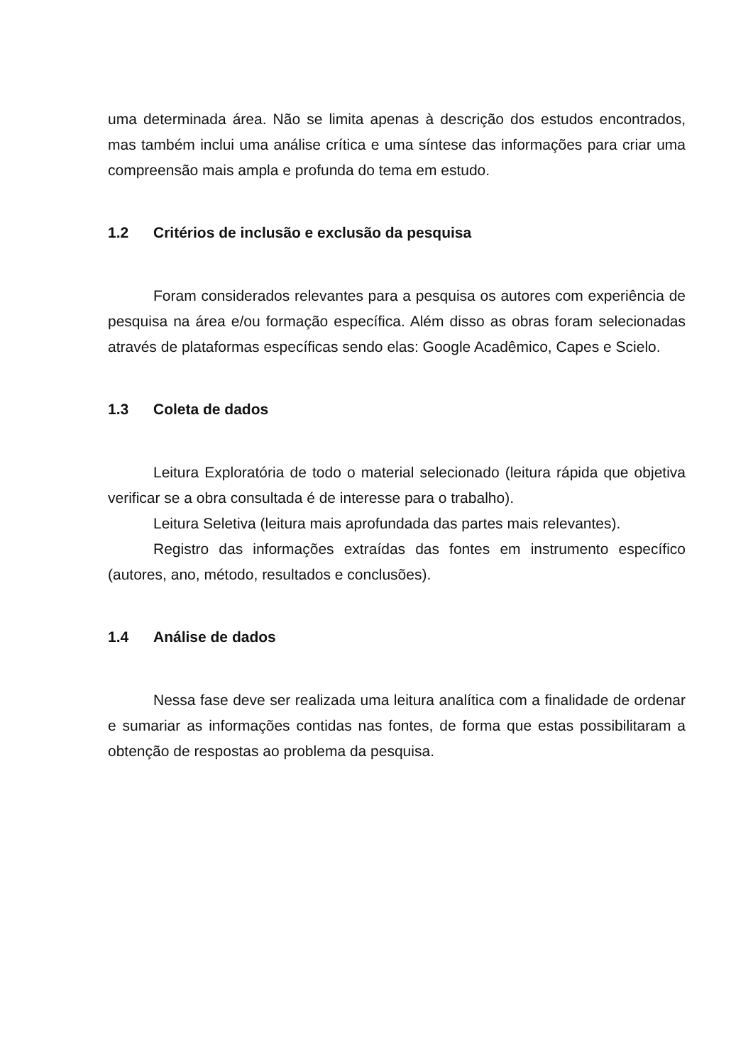uma determinada área. Não se limita apenas à descrição dos estudos encontrados, mas também inclui uma análise crítica e uma síntese das informações para criar uma compreensão mais ampla e profunda do tema em estudo.
1.2 Critérios de inclusão e exclusão da pesquisa
Foram considerados relevantes para a pesquisa os autores com experiência de pesquisa na área e/ou formação específica. Além disso as obras foram selecionadas através de plataformas específicas sendo elas: Google Acadêmico, Capes e Scielo.
1.3 Coleta de dados
Leitura Exploratória de todo o material selecionado (leitura rápida que objetiva verificar se a obra consultada é de interesse para o trabalho).
Leitura Seletiva (leitura mais aprofundada das partes mais relevantes).
Registro das informações extraídas das fontes em instrumento específico (autores, ano, método, resultados e conclusões).
1.4 Análise de dados
Nessa fase deve ser realizada uma leitura analítica com a finalidade de ordenar e sumariar as informações contidas nas fontes, de forma que estas possibilitaram a obtenção de respostas ao problema da pesquisa.